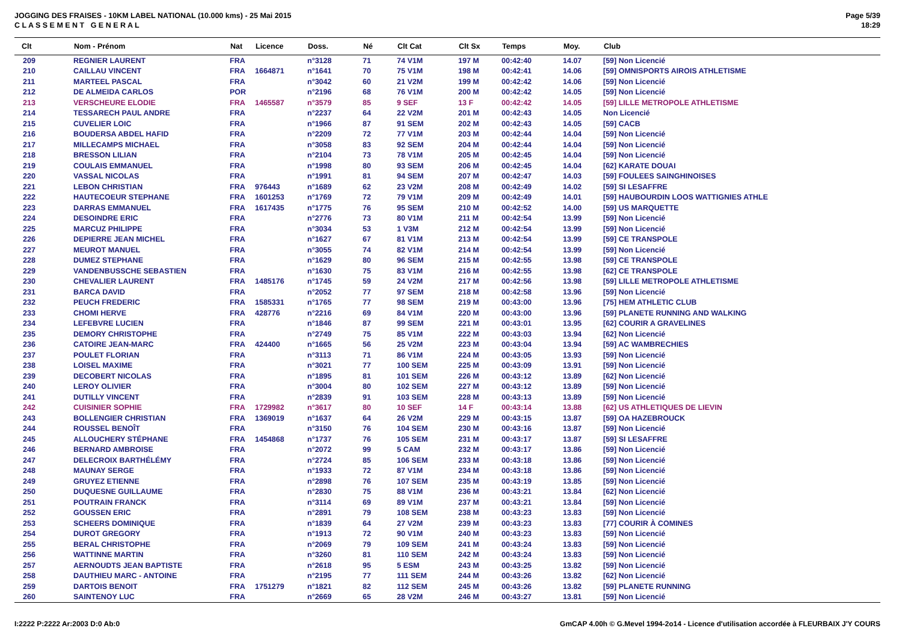JOGGING DES FRAISES - 10KM LABEL NATIONAL (10.000 kms) - 25 Mai 2015
C L A S S E M E N T G E N E R A L
Page 5/39
18:29
| Clt | Nom - Prénom | Nat | Licence | Doss. | Né | Clt Cat | Clt Sx | Temps | Moy. | Club |
| --- | --- | --- | --- | --- | --- | --- | --- | --- | --- | --- |
| 209 | REGNIER LAURENT | FRA | | n°3128 | 71 | 74 V1M | 197 M | 00:42:40 | 14.07 | [59] Non Licencié |
| 210 | CAILLAU VINCENT | FRA | 1664871 | n°1641 | 70 | 75 V1M | 198 M | 00:42:41 | 14.06 | [59] OMNISPORTS AIROIS ATHLETISME |
| 211 | MARTEEL PASCAL | FRA | | n°3042 | 60 | 21 V2M | 199 M | 00:42:42 | 14.06 | [59] Non Licencié |
| 212 | DE ALMEIDA CARLOS | POR | | n°2196 | 68 | 76 V1M | 200 M | 00:42:42 | 14.05 | [59] Non Licencié |
| 213 | VERSCHEURE ELODIE | FRA | 1465587 | n°3579 | 85 | 9 SEF | 13 F | 00:42:42 | 14.05 | [59] LILLE METROPOLE ATHLETISME |
| 214 | TESSARECH PAUL ANDRE | FRA | | n°2237 | 64 | 22 V2M | 201 M | 00:42:43 | 14.05 | Non Licencié |
| 215 | CUVELIER LOIC | FRA | | n°1966 | 87 | 91 SEM | 202 M | 00:42:43 | 14.05 | [59] CACB |
| 216 | BOUDERSA ABDEL HAFID | FRA | | n°2209 | 72 | 77 V1M | 203 M | 00:42:44 | 14.04 | [59] Non Licencié |
| 217 | MILLECAMPS MICHAEL | FRA | | n°3058 | 83 | 92 SEM | 204 M | 00:42:44 | 14.04 | [59] Non Licencié |
| 218 | BRESSON LILIAN | FRA | | n°2104 | 73 | 78 V1M | 205 M | 00:42:45 | 14.04 | [59] Non Licencié |
| 219 | COULAIS EMMANUEL | FRA | | n°1998 | 80 | 93 SEM | 206 M | 00:42:45 | 14.04 | [62] KARATE DOUAI |
| 220 | VASSAL NICOLAS | FRA | | n°1991 | 81 | 94 SEM | 207 M | 00:42:47 | 14.03 | [59] FOULEES SAINGHINOISES |
| 221 | LEBON CHRISTIAN | FRA | 976443 | n°1689 | 62 | 23 V2M | 208 M | 00:42:49 | 14.02 | [59] SI LESAFFRE |
| 222 | HAUTECOEUR STEPHANE | FRA | 1601253 | n°1769 | 72 | 79 V1M | 209 M | 00:42:49 | 14.01 | [59] HAUBOURDIN LOOS WATTIGNIES ATHLE |
| 223 | DARRAS EMMANUEL | FRA | 1617435 | n°1775 | 76 | 95 SEM | 210 M | 00:42:52 | 14.00 | [59] US MARQUETTE |
| 224 | DESOINDRE ERIC | FRA | | n°2776 | 73 | 80 V1M | 211 M | 00:42:54 | 13.99 | [59] Non Licencié |
| 225 | MARCUZ PHILIPPE | FRA | | n°3034 | 53 | 1 V3M | 212 M | 00:42:54 | 13.99 | [59] Non Licencié |
| 226 | DEPIERRE JEAN MICHEL | FRA | | n°1627 | 67 | 81 V1M | 213 M | 00:42:54 | 13.99 | [59] CE TRANSPOLE |
| 227 | MEUROT MANUEL | FRA | | n°3055 | 74 | 82 V1M | 214 M | 00:42:54 | 13.99 | [59] Non Licencié |
| 228 | DUMEZ STEPHANE | FRA | | n°1629 | 80 | 96 SEM | 215 M | 00:42:55 | 13.98 | [59] CE TRANSPOLE |
| 229 | VANDENBUSSCHE SEBASTIEN | FRA | | n°1630 | 75 | 83 V1M | 216 M | 00:42:55 | 13.98 | [62] CE TRANSPOLE |
| 230 | CHEVALIER LAURENT | FRA | 1485176 | n°1745 | 59 | 24 V2M | 217 M | 00:42:56 | 13.98 | [59] LILLE METROPOLE ATHLETISME |
| 231 | BARCA DAVID | FRA | | n°2052 | 77 | 97 SEM | 218 M | 00:42:58 | 13.96 | [59] Non Licencié |
| 232 | PEUCH FREDERIC | FRA | 1585331 | n°1765 | 77 | 98 SEM | 219 M | 00:43:00 | 13.96 | [75] HEM ATHLETIC CLUB |
| 233 | CHOMI HERVE | FRA | 428776 | n°2216 | 69 | 84 V1M | 220 M | 00:43:00 | 13.96 | [59] PLANETE RUNNING AND WALKING |
| 234 | LEFEBVRE LUCIEN | FRA | | n°1846 | 87 | 99 SEM | 221 M | 00:43:01 | 13.95 | [62] COURIR A GRAVELINES |
| 235 | DEMORY CHRISTOPHE | FRA | | n°2749 | 75 | 85 V1M | 222 M | 00:43:03 | 13.94 | [62] Non Licencié |
| 236 | CATOIRE JEAN-MARC | FRA | 424400 | n°1665 | 56 | 25 V2M | 223 M | 00:43:04 | 13.94 | [59] AC WAMBRECHIES |
| 237 | POULET FLORIAN | FRA | | n°3113 | 71 | 86 V1M | 224 M | 00:43:05 | 13.93 | [59] Non Licencié |
| 238 | LOISEL MAXIME | FRA | | n°3021 | 77 | 100 SEM | 225 M | 00:43:09 | 13.91 | [59] Non Licencié |
| 239 | DECOBERT NICOLAS | FRA | | n°1895 | 81 | 101 SEM | 226 M | 00:43:12 | 13.89 | [62] Non Licencié |
| 240 | LEROY OLIVIER | FRA | | n°3004 | 80 | 102 SEM | 227 M | 00:43:12 | 13.89 | [59] Non Licencié |
| 241 | DUTILLY VINCENT | FRA | | n°2839 | 91 | 103 SEM | 228 M | 00:43:13 | 13.89 | [59] Non Licencié |
| 242 | CUISINIER SOPHIE | FRA | 1729982 | n°3617 | 80 | 10 SEF | 14 F | 00:43:14 | 13.88 | [62] US ATHLETIQUES DE LIEVIN |
| 243 | BOLLENGIER CHRISTIAN | FRA | 1369019 | n°1637 | 64 | 26 V2M | 229 M | 00:43:15 | 13.87 | [59] OA HAZEBROUCK |
| 244 | ROUSSEL BENOÎT | FRA | | n°3150 | 76 | 104 SEM | 230 M | 00:43:16 | 13.87 | [59] Non Licencié |
| 245 | ALLOUCHERY STÉPHANE | FRA | 1454868 | n°1737 | 76 | 105 SEM | 231 M | 00:43:17 | 13.87 | [59] SI LESAFFRE |
| 246 | BERNARD AMBROISE | FRA | | n°2072 | 99 | 5 CAM | 232 M | 00:43:17 | 13.86 | [59] Non Licencié |
| 247 | DELECROIX BARTHÉLÉMY | FRA | | n°2724 | 85 | 106 SEM | 233 M | 00:43:18 | 13.86 | [59] Non Licencié |
| 248 | MAUNAY SERGE | FRA | | n°1933 | 72 | 87 V1M | 234 M | 00:43:18 | 13.86 | [59] Non Licencié |
| 249 | GRUYEZ ETIENNE | FRA | | n°2898 | 76 | 107 SEM | 235 M | 00:43:19 | 13.85 | [59] Non Licencié |
| 250 | DUQUESNE GUILLAUME | FRA | | n°2830 | 75 | 88 V1M | 236 M | 00:43:21 | 13.84 | [62] Non Licencié |
| 251 | POUTRAIN FRANCK | FRA | | n°3114 | 69 | 89 V1M | 237 M | 00:43:21 | 13.84 | [59] Non Licencié |
| 252 | GOUSSEN ERIC | FRA | | n°2891 | 79 | 108 SEM | 238 M | 00:43:23 | 13.83 | [59] Non Licencié |
| 253 | SCHEERS DOMINIQUE | FRA | | n°1839 | 64 | 27 V2M | 239 M | 00:43:23 | 13.83 | [77] COURIR À COMINES |
| 254 | DUROT GREGORY | FRA | | n°1913 | 72 | 90 V1M | 240 M | 00:43:23 | 13.83 | [59] Non Licencié |
| 255 | BERAL CHRISTOPHE | FRA | | n°2069 | 79 | 109 SEM | 241 M | 00:43:24 | 13.83 | [59] Non Licencié |
| 256 | WATTINNE MARTIN | FRA | | n°3260 | 81 | 110 SEM | 242 M | 00:43:24 | 13.83 | [59] Non Licencié |
| 257 | AERNOUDTS JEAN BAPTISTE | FRA | | n°2618 | 95 | 5 ESM | 243 M | 00:43:25 | 13.82 | [59] Non Licencié |
| 258 | DAUTHIEU MARC - ANTOINE | FRA | | n°2195 | 77 | 111 SEM | 244 M | 00:43:26 | 13.82 | [62] Non Licencié |
| 259 | DARTOIS BENOIT | FRA | 1751279 | n°1821 | 82 | 112 SEM | 245 M | 00:43:26 | 13.82 | [59] PLANETE RUNNING |
| 260 | SAINTENOY LUC | FRA | | n°2669 | 65 | 28 V2M | 246 M | 00:43:27 | 13.81 | [59] Non Licencié |
I:2222 P:2222 Ar:2003 D:0 Ab:0 GmCAP 4.00h © G.Mevel 1994-2o14 - Licence d'utilisation accordée à FLEURBAIX J'Y COURS